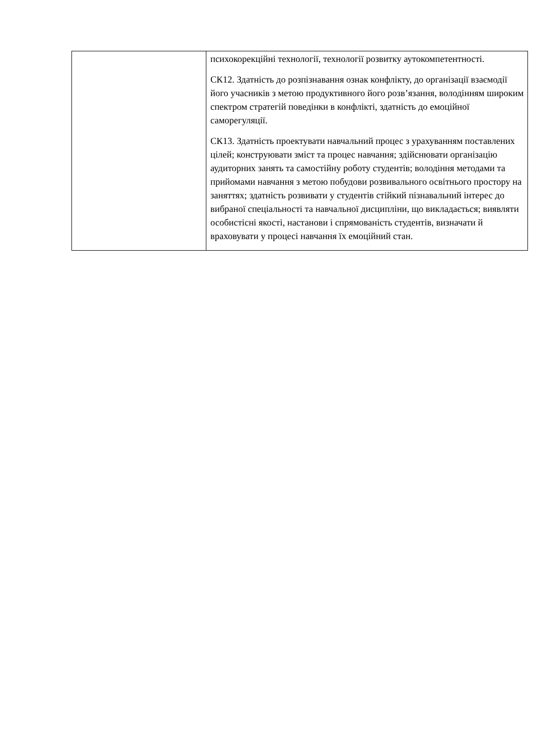| | психокорекційні технології, технології розвитку аутокомпетентності. СК12. Здатність до розпізнавання ознак конфлікту, до організації взаємодії його учасників з метою продуктивного його розв’язання, володінням широким спектром стратегій поведінки в конфлікті, здатність до емоційної саморегуляції. СК13. Здатність проектувати навчальний процес з урахуванням поставлених цілей; конструювати зміст та процес навчання; здійснювати організацію аудиторних занять та самостійну роботу студентів; володіння методами та прийомами навчання з метою побудови розвивального освітнього простору на заняттях; здатність розвивати у студентів стійкий пізнавальний інтерес до вибраної спеціальності та навчальної дисципліни, що викладається; виявляти особистісні якості, настанови і спрямованість студентів, визначати й враховувати у процесі навчання їх емоційний стан. |